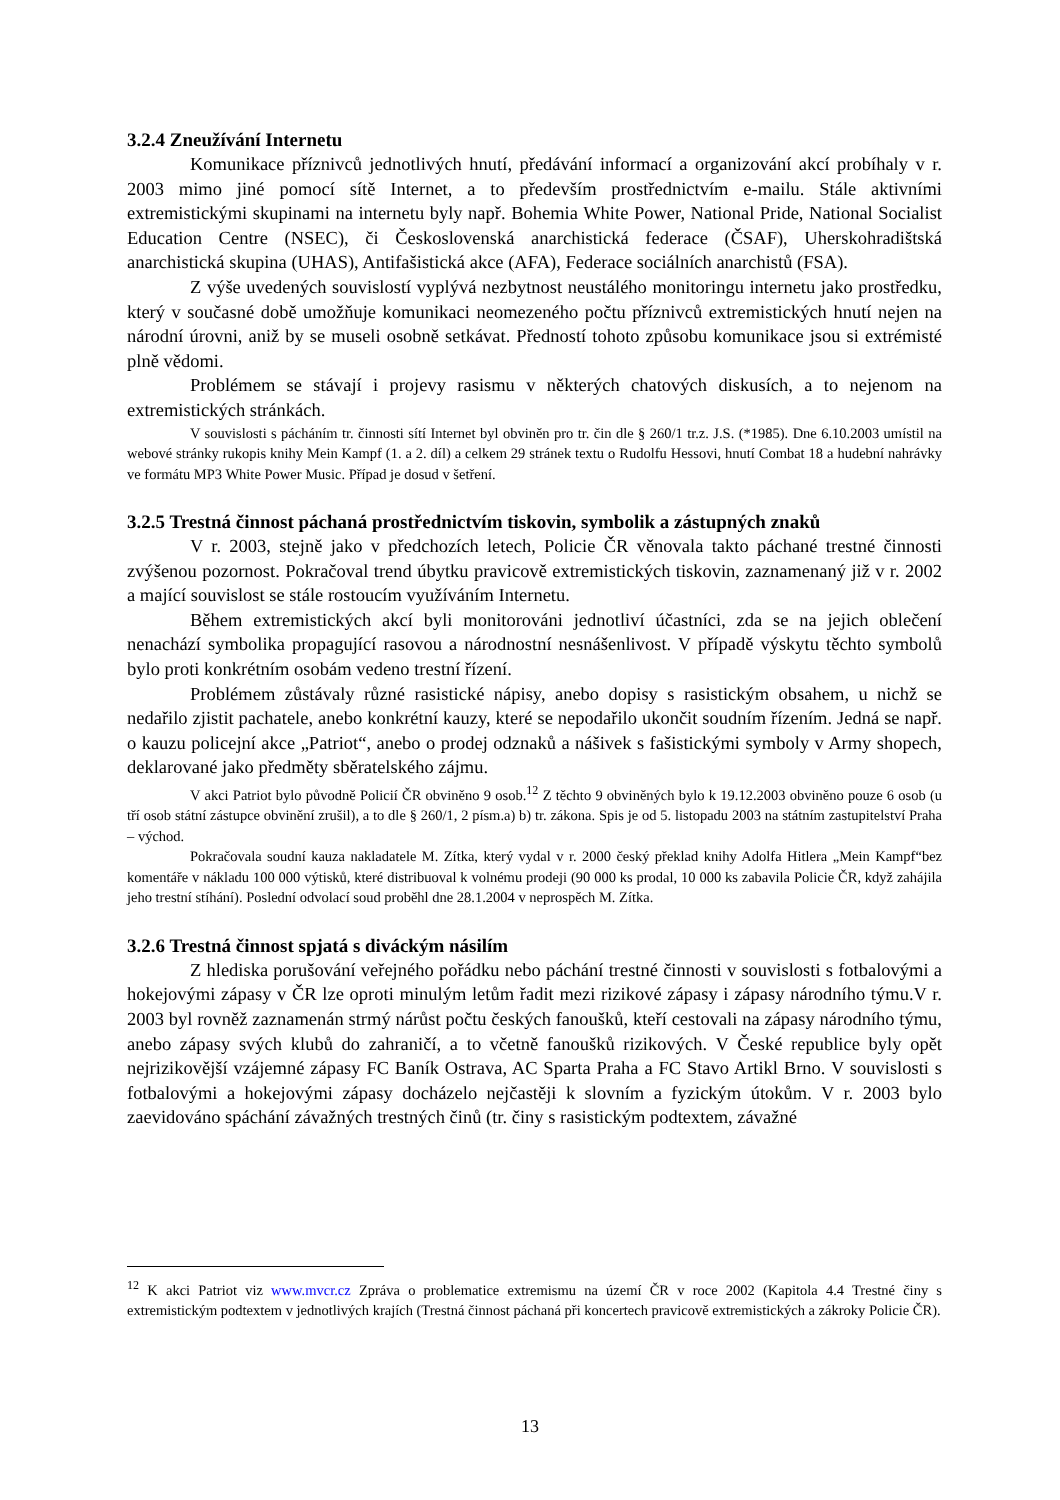3.2.4 Zneužívání Internetu
Komunikace příznivců jednotlivých hnutí, předávání informací a organizování akcí probíhaly v r. 2003 mimo jiné pomocí sítě Internet, a to především prostřednictvím e-mailu. Stále aktivními extremistickými skupinami na internetu byly např. Bohemia White Power, National Pride, National Socialist Education Centre (NSEC), či Československá anarchistická federace (ČSAF), Uherskohradištská anarchistická skupina (UHAS), Antifašistická akce (AFA), Federace sociálních anarchistů (FSA).
Z výše uvedených souvislostí vyplývá nezbytnost neustálého monitoringu internetu jako prostředku, který v současné době umožňuje komunikaci neomezeného počtu příznivců extremistických hnutí nejen na národní úrovni, aniž by se museli osobně setkávat. Předností tohoto způsobu komunikace jsou si extrémisté plně vědomi.
Problémem se stávají i projevy rasismu v některých chatových diskusích, a to nejenom na extremistických stránkách.
V souvislosti s pácháním tr. činnosti sítí Internet byl obviněn pro tr. čin dle § 260/1 tr.z. J.S. (*1985). Dne 6.10.2003 umístil na webové stránky rukopis knihy Mein Kampf (1. a 2. díl) a celkem 29 stránek textu o Rudolfu Hessovi, hnutí Combat 18 a hudební nahrávky ve formátu MP3 White Power Music. Případ je dosud v šetření.
3.2.5 Trestná činnost páchaná prostřednictvím tiskovin, symbolik a zástupných znaků
V r. 2003, stejně jako v předchozích letech, Policie ČR věnovala takto páchané trestné činnosti zvýšenou pozornost. Pokračoval trend úbytku pravicově extremistických tiskovin, zaznamenaný již v r. 2002 a mající souvislost se stále rostoucím využíváním Internetu.
Během extremistických akcí byli monitorováni jednotliví účastníci, zda se na jejich oblečení nenachází symbolika propagující rasovou a národnostní nesnášenlivost. V případě výskytu těchto symbolů bylo proti konkrétním osobám vedeno trestní řízení.
Problémem zůstávaly různé rasistické nápisy, anebo dopisy s rasistickým obsahem, u nichž se nedařilo zjistit pachatele, anebo konkrétní kauzy, které se nepodařilo ukončit soudním řízením. Jedná se např. o kauzu policejní akce „Patriot“, anebo o prodej odznaků a nášivek s fašistickými symboly v Army shopech, deklarované jako předměty sběratelského zájmu.
V akci Patriot bylo původně Policií ČR obviněno 9 osob.<sup>12</sup> Z těchto 9 obviněných bylo k 19.12.2003 obviněno pouze 6 osob (u tří osob státní zástupce obvinění zrušil), a to dle § 260/1, 2 písm.a) b) tr. zákona. Spis je od 5. listopadu 2003 na státním zastupitelství Praha – východ.
Pokračovala soudní kauza nakladatele M. Zítka, který vydal v r. 2000 český překlad knihy Adolfa Hitlera „Mein Kampf“bez komentáře v nákladu 100 000 výtisků, které distribuoval k volnému prodeji (90 000 ks prodal, 10 000 ks zabavila Policie ČR, když zahájila jeho trestní stíhání). Poslední odvolací soud proběhl dne 28.1.2004 v neprospěch M. Zítka.
3.2.6 Trestná činnost spjatá s diváckým násilím
Z hlediska porušování veřejného pořádku nebo páchání trestné činnosti v souvislosti s fotbalovými a hokejovými zápasy v ČR lze oproti minulým letům řadit mezi rizikové zápasy i zápasy národního týmu.V r. 2003 byl rovněž zaznamenán strmý nárůst počtu českých fanoušků, kteří cestovali na zápasy národního týmu, anebo zápasy svých klubů do zahraničí, a to včetně fanoušků rizikových. V České republice byly opět nejrizikovější vzájemné zápasy FC Baník Ostrava, AC Sparta Praha a FC Stavo Artikl Brno. V souvislosti s fotbalovými a hokejovými zápasy docházelo nejčastěji k slovním a fyzickým útokům. V r. 2003 bylo zaevidováno spáchání závažných trestných činů (tr. činy s rasistickým podtextem, závažné
<sup>12</sup> K akci Patriot viz www.mvcr.cz Zpráva o problematice extremismu na území ČR v roce 2002 (Kapitola 4.4 Trestné činy s extremistickým podtextem v jednotlivých krajích (Trestná činnost páchaná při koncertech pravicově extremistických a zákroky Policie ČR).
13